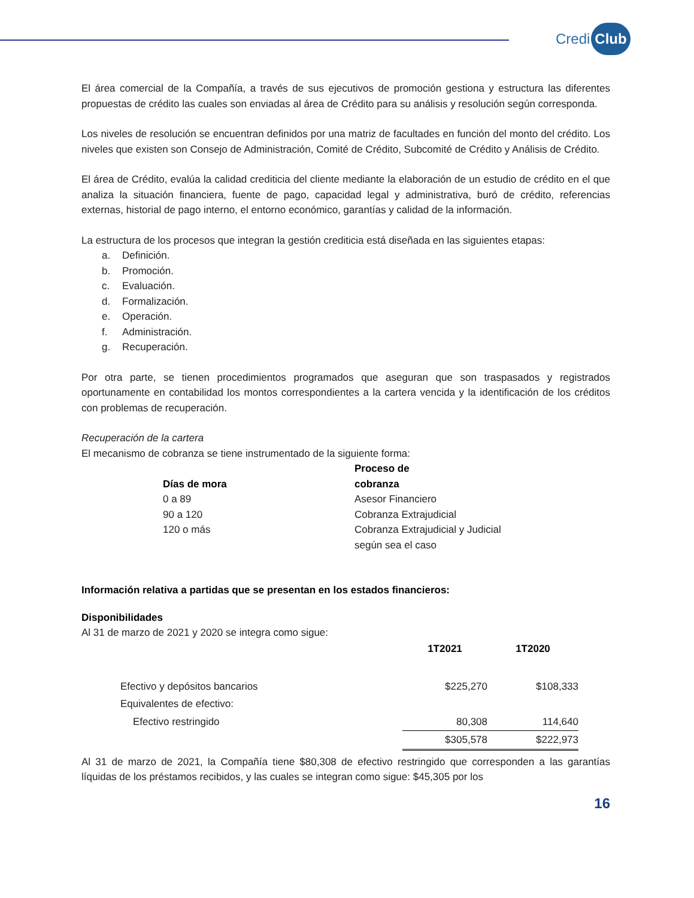Credi Club
El área comercial de la Compañía, a través de sus ejecutivos de promoción gestiona y estructura las diferentes propuestas de crédito las cuales son enviadas al área de Crédito para su análisis y resolución según corresponda.
Los niveles de resolución se encuentran definidos por una matriz de facultades en función del monto del crédito. Los niveles que existen son Consejo de Administración, Comité de Crédito, Subcomité de Crédito y Análisis de Crédito.
El área de Crédito, evalúa la calidad crediticia del cliente mediante la elaboración de un estudio de crédito en el que analiza la situación financiera, fuente de pago, capacidad legal y administrativa, buró de crédito, referencias externas, historial de pago interno, el entorno económico, garantías y calidad de la información.
La estructura de los procesos que integran la gestión crediticia está diseñada en las siguientes etapas:
a. Definición.
b. Promoción.
c. Evaluación.
d. Formalización.
e. Operación.
f. Administración.
g. Recuperación.
Por otra parte, se tienen procedimientos programados que aseguran que son traspasados y registrados oportunamente en contabilidad los montos correspondientes a la cartera vencida y la identificación de los créditos con problemas de recuperación.
Recuperación de la cartera
El mecanismo de cobranza se tiene instrumentado de la siguiente forma:
| Días de mora | Proceso de cobranza |
| 0 a 89 | Asesor Financiero |
| 90 a 120 | Cobranza Extrajudicial |
| 120 o más | Cobranza Extrajudicial y Judicial según sea el caso |
Información relativa a partidas que se presentan en los estados financieros:
Disponibilidades
Al 31 de marzo de 2021 y 2020 se integra como sigue:
| | 1T2021 | 1T2020 |
| --- | --- | --- |
| Efectivo y depósitos bancarios | $225,270 | $108,333 |
| Equivalentes de efectivo: | | |
| Efectivo restringido | 80,308 | 114,640 |
| | $305,578 | $222,973 |
Al 31 de marzo de 2021, la Compañía tiene $80,308 de efectivo restringido que corresponden a las garantías líquidas de los préstamos recibidos, y las cuales se integran como sigue: $45,305 por los
16